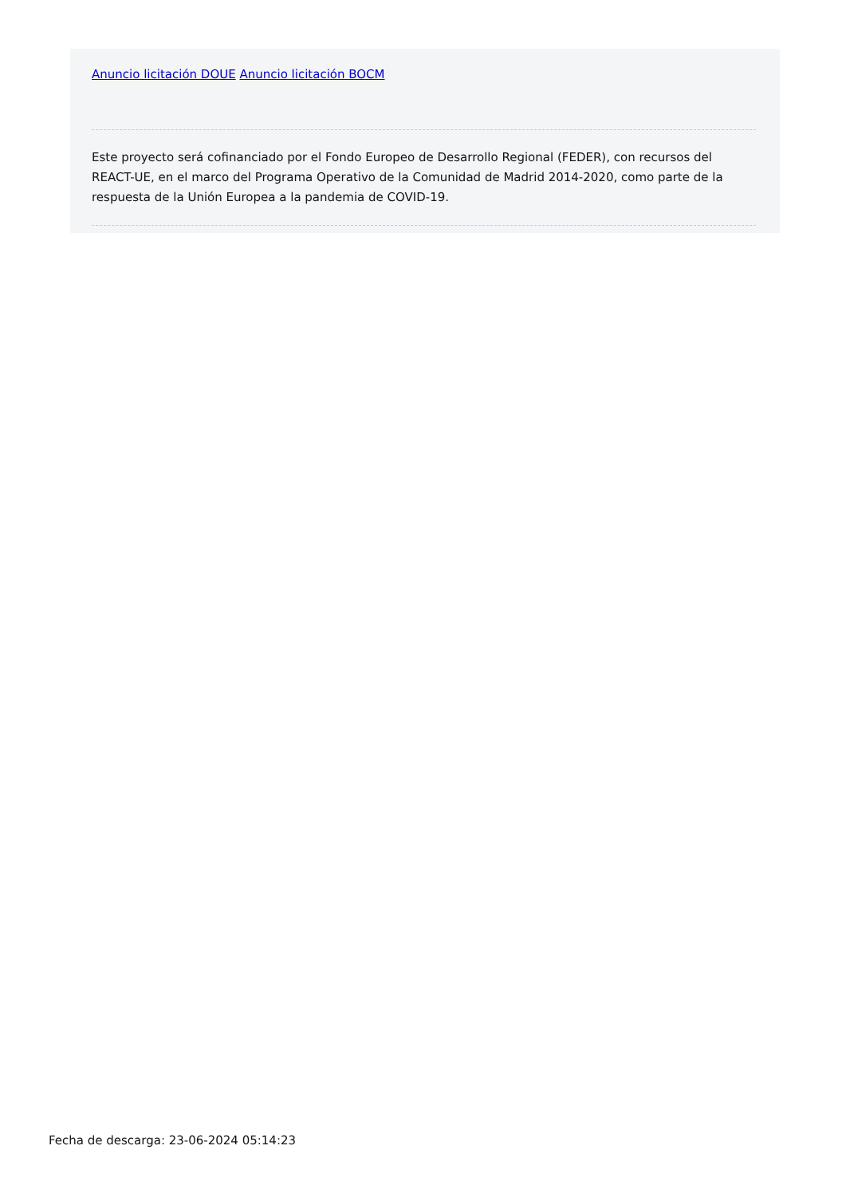Anuncio licitación DOUE Anuncio licitación BOCM
Este proyecto será cofinanciado por el Fondo Europeo de Desarrollo Regional (FEDER), con recursos del REACT-UE, en el marco del Programa Operativo de la Comunidad de Madrid 2014-2020, como parte de la respuesta de la Unión Europea a la pandemia de COVID-19.
Fecha de descarga: 23-06-2024 05:14:23